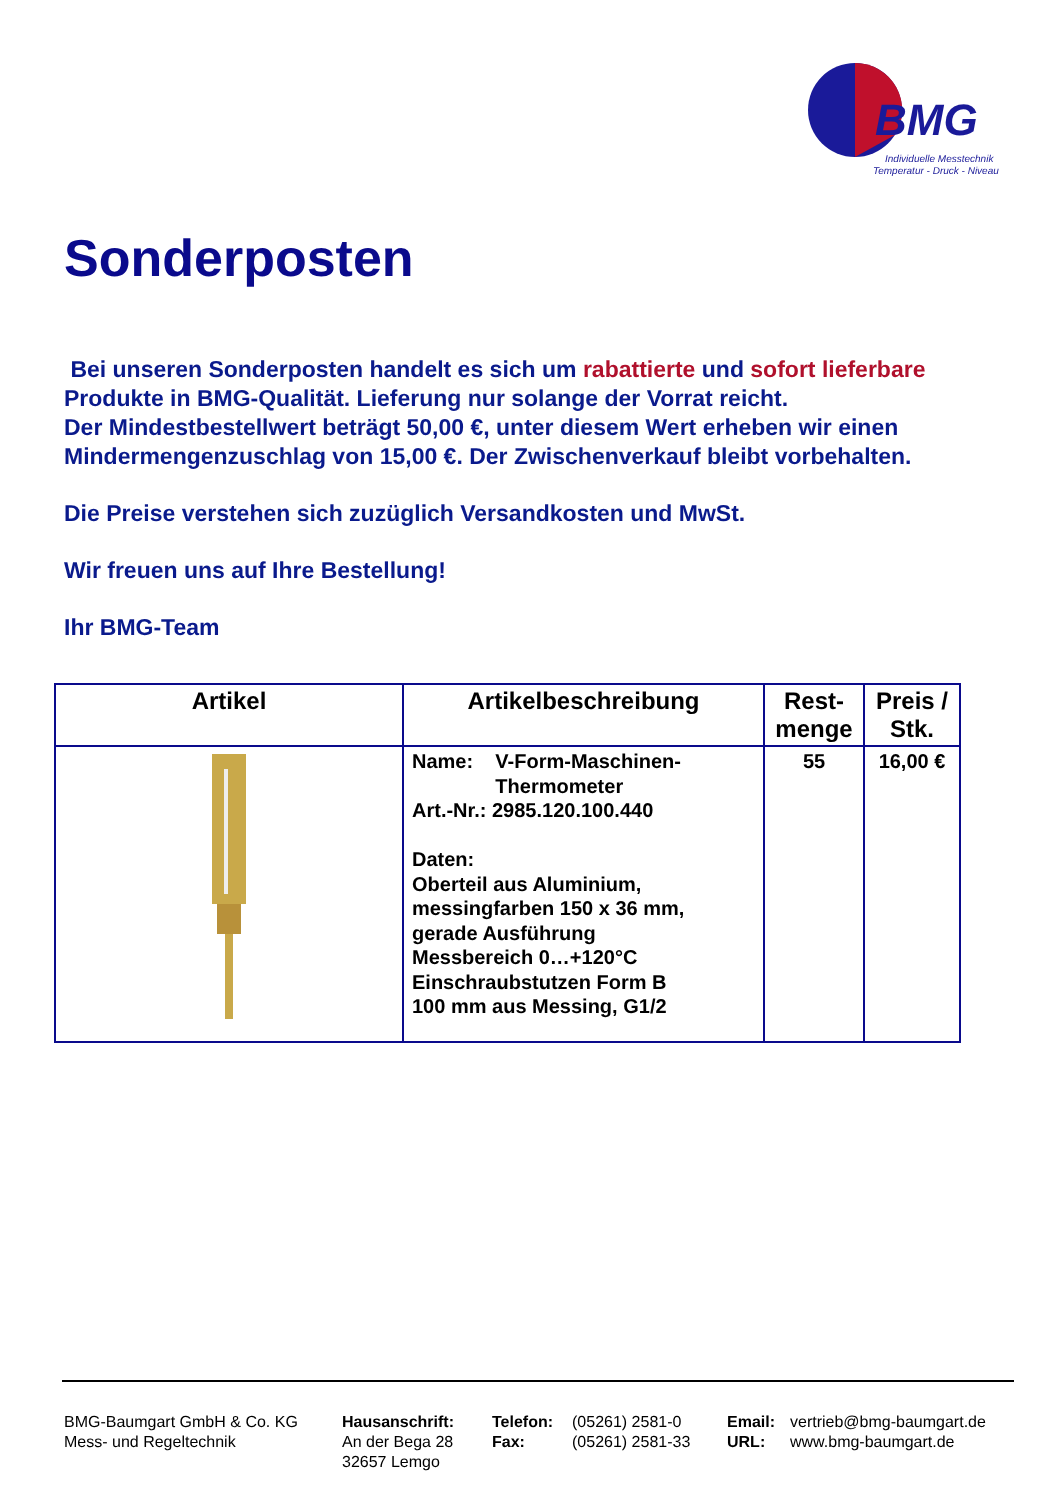BMG
Individuelle Messtechnik
Temperatur - Druck - Niveau
Sonderposten
Bei unseren Sonderposten handelt es sich um rabattierte und sofort lieferbare Produkte in BMG-Qualität. Lieferung nur solange der Vorrat reicht.
Der Mindestbestellwert beträgt 50,00 €, unter diesem Wert erheben wir einen Mindermengenzuschlag von 15,00 €. Der Zwischenverkauf bleibt vorbehalten.
Die Preise verstehen sich zuzüglich Versandkosten und MwSt.
Wir freuen uns auf Ihre Bestellung!
Ihr BMG-Team
| Artikel | Artikelbeschreibung | Rest- menge | Preis / Stk. |
| --- | --- | --- | --- |
| | Name: V-Form-Maschinen- Thermometer Art.-Nr.: 2985.120.100.440 Daten: Oberteil aus Aluminium, messingfarben 150 x 36 mm, gerade Ausführung Messbereich 0…+120°C Einschraubstutzen Form B 100 mm aus Messing, G1/2 | 55 | 16,00 € |
BMG-Baumgart GmbH & Co. KG
Mess- und Regeltechnik
Hausanschrift:
An der Bega 28
32657 Lemgo
Telefon:
Fax:
(05261) 2581-0
(05261) 2581-33
Email:
URL:
vertrieb@bmg-baumgart.de
www.bmg-baumgart.de